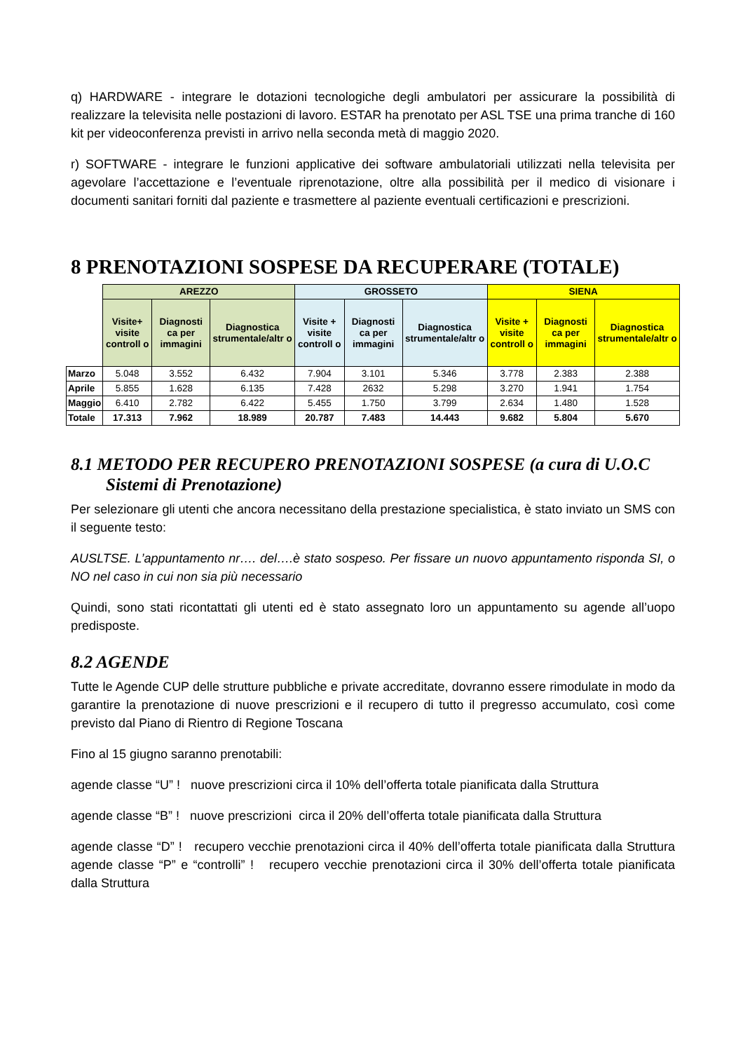q) HARDWARE - integrare le dotazioni tecnologiche degli ambulatori per assicurare la possibilità di realizzare la televisita nelle postazioni di lavoro. ESTAR ha prenotato per ASL TSE una prima tranche di 160 kit per videoconferenza previsti in arrivo nella seconda metà di maggio 2020.
r) SOFTWARE - integrare le funzioni applicative dei software ambulatoriali utilizzati nella televisita per agevolare l’accettazione e l’eventuale riprenotazione, oltre alla possibilità per il medico di visionare i documenti sanitari forniti dal paziente e trasmettere al paziente eventuali certificazioni e prescrizioni.
8 PRENOTAZIONI SOSPESE DA RECUPERARE (TOTALE)
| | AREZZO | | | GROSSETO | | | SIENA | | |
| --- | --- | --- | --- | --- | --- | --- | --- | --- | --- |
| | Visite+ visite controll o | Diagnosti ca per immagini | Diagnostica strumentale/altr o | Visite + visite controll o | Diagnosti ca per immagini | Diagnostica strumentale/altr o | Visite + visite controll o | Diagnosti ca per immagini | Diagnostica strumentale/altr o |
| Marzo | 5.048 | 3.552 | 6.432 | 7.904 | 3.101 | 5.346 | 3.778 | 2.383 | 2.388 |
| Aprile | 5.855 | 1.628 | 6.135 | 7.428 | 2632 | 5.298 | 3.270 | 1.941 | 1.754 |
| Maggio | 6.410 | 2.782 | 6.422 | 5.455 | 1.750 | 3.799 | 2.634 | 1.480 | 1.528 |
| Totale | 17.313 | 7.962 | 18.989 | 20.787 | 7.483 | 14.443 | 9.682 | 5.804 | 5.670 |
8.1 METODO PER RECUPERO PRENOTAZIONI SOSPESE (a cura di U.O.C
Sistemi di Prenotazione)
Per selezionare gli utenti che ancora necessitano della prestazione specialistica, è stato inviato un SMS con il seguente testo:
AUSLTSE. L’appuntamento nr…. del….è stato sospeso. Per fissare un nuovo appuntamento risponda SI, o NO nel caso in cui non sia più necessario
Quindi, sono stati ricontattati gli utenti ed è stato assegnato loro un appuntamento su agende all’uopo predisposte.
8.2 AGENDE
Tutte le Agende CUP delle strutture pubbliche e private accreditate, dovranno essere rimodulate in modo da garantire la prenotazione di nuove prescrizioni e il recupero di tutto il pregresso accumulato, così come previsto dal Piano di Rientro di Regione Toscana
Fino al 15 giugno saranno prenotabili:
agende classe “U” ! nuove prescrizioni circa il 10% dell’offerta totale pianificata dalla Struttura
agende classe “B” ! nuove prescrizioni circa il 20% dell’offerta totale pianificata dalla Struttura
agende classe “D” ! recupero vecchie prenotazioni circa il 40% dell’offerta totale pianificata dalla Struttura agende classe “P” e “controlli” ! recupero vecchie prenotazioni circa il 30% dell’offerta totale pianificata dalla Struttura